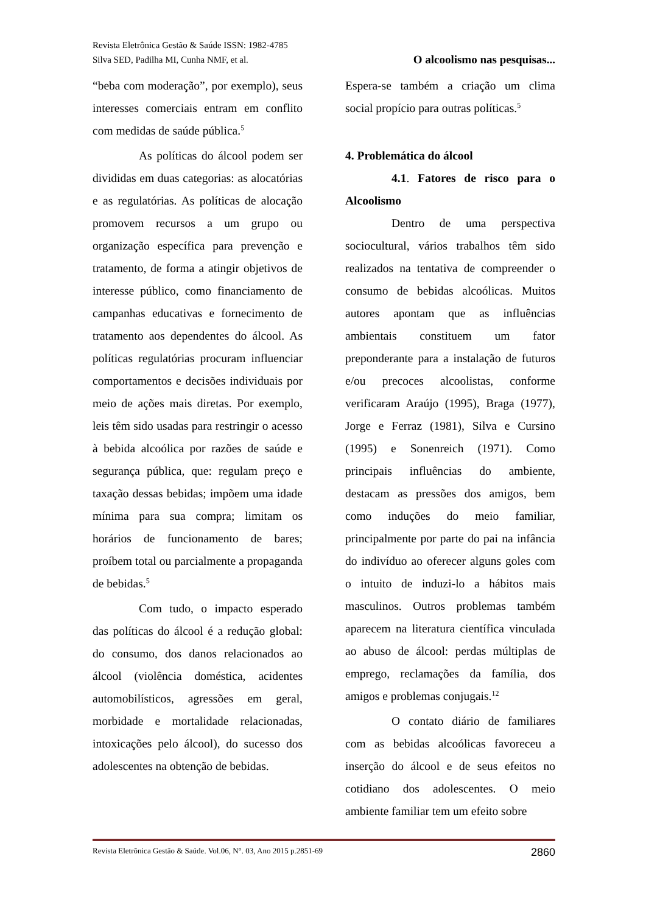Revista Eletrônica Gestão & Saúde ISSN: 1982-4785
Silva SED, Padilha MI, Cunha NMF, et al. O alcoolismo nas pesquisas...
“beba com moderação”, por exemplo), seus interesses comerciais entram em conflito com medidas de saúde pública.<sup>5</sup>
As políticas do álcool podem ser divididas em duas categorias: as alocatórias e as regulatórias. As políticas de alocação promovem recursos a um grupo ou organização específica para prevenção e tratamento, de forma a atingir objetivos de interesse público, como financiamento de campanhas educativas e fornecimento de tratamento aos dependentes do álcool. As políticas regulatórias procuram influenciar comportamentos e decisões individuais por meio de ações mais diretas. Por exemplo, leis têm sido usadas para restringir o acesso à bebida alcoólica por razões de saúde e segurança pública, que: regulam preço e taxação dessas bebidas; impõem uma idade mínima para sua compra; limitam os horários de funcionamento de bares; proíbem total ou parcialmente a propaganda de bebidas.<sup>5</sup>
Com tudo, o impacto esperado das políticas do álcool é a redução global: do consumo, dos danos relacionados ao álcool (violência doméstica, acidentes automobilísticos, agressões em geral, morbidade e mortalidade relacionadas, intoxicações pelo álcool), do sucesso dos adolescentes na obtenção de bebidas.
Espera-se também a criação um clima social propício para outras políticas.<sup>5</sup>
4. Problemática do álcool
4.1. Fatores de risco para o Alcoolismo
Dentro de uma perspectiva sociocultural, vários trabalhos têm sido realizados na tentativa de compreender o consumo de bebidas alcoólicas. Muitos autores apontam que as influências ambientais constituem um fator preponderante para a instalação de futuros e/ou precoces alcoolistas, conforme verificaram Araújo (1995), Braga (1977), Jorge e Ferraz (1981), Silva e Cursino (1995) e Sonenreich (1971). Como principais influências do ambiente, destacam as pressões dos amigos, bem como induções do meio familiar, principalmente por parte do pai na infância do indivíduo ao oferecer alguns goles com o intuito de induzi-lo a hábitos mais masculinos. Outros problemas também aparecem na literatura científica vinculada ao abuso de álcool: perdas múltiplas de emprego, reclamações da família, dos amigos e problemas conjugais.<sup>12</sup>
O contato diário de familiares com as bebidas alcoólicas favoreceu a inserção do álcool e de seus efeitos no cotidiano dos adolescentes. O meio ambiente familiar tem um efeito sobre
Revista Eletrônica Gestão & Saúde. Vol.06, N°. 03, Ano 2015 p.2851-69 2860